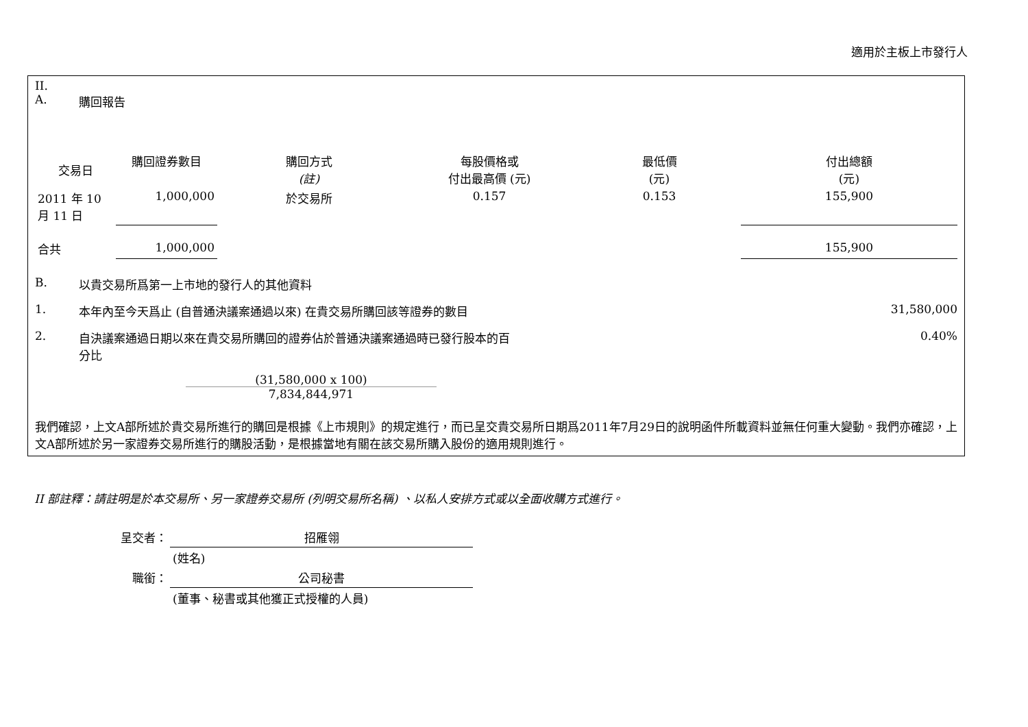適用於主板上市發行人
II.
A. 購回報告
| 交易日 | 購回證券數目 | 購回方式 (註) | 每股價格或 付出最高價 (元) | 最低價 (元) | 付出總額 (元) |
| --- | --- | --- | --- | --- | --- |
| 2011 年 10 月 11 日 | 1,000,000 | 於交易所 | 0.157 | 0.153 | 155,900 |
| 合共 | 1,000,000 | | | | 155,900 |
B. 以貴交易所爲第一上市地的發行人的其他資料
1. 本年內至今天爲止 (自普通決議案通過以來) 在貴交易所購回該等證券的數目
31,580,000
2. 自決議案通過日期以來在貴交易所購回的證券佔於普通決議案通過時已發行股本的百分比 0.40%
(31,580,000 x 100)
7,834,844,971
我們確認，上文A部所述於貴交易所進行的購回是根據《上市規則》的規定進行，而已呈交貴交易所日期爲2011年7月29日的說明函件所載資料並無任何重大變動。我們亦確認，上文A部所述於另一家證券交易所進行的購股活動，是根據當地有關在該交易所購入股份的適用規則進行。
II 部註釋：請註明是於本交易所、另一家證券交易所 (列明交易所名稱) 、以私人安排方式或以全面收購方式進行。
| 呈交者： | 招雁翎 |
| | (姓名) |
| 職銜： | 公司秘書 |
| | (董事、秘書或其他獲正式授權的人員) |